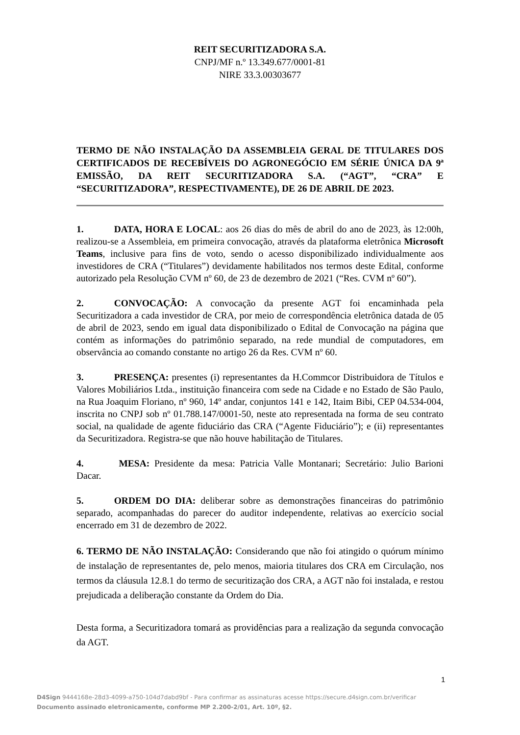REIT SECURITIZADORA S.A.
CNPJ/MF n.º 13.349.677/0001-81
NIRE 33.3.00303677
TERMO DE NÃO INSTALAÇÃO DA ASSEMBLEIA GERAL DE TITULARES DOS CERTIFICADOS DE RECEBÍVEIS DO AGRONEGÓCIO EM SÉRIE ÚNICA DA 9ª EMISSÃO, DA REIT SECURITIZADORA S.A. (“AGT”, “CRA” E “SECURITIZADORA”, RESPECTIVAMENTE), DE 26 DE ABRIL DE 2023.
1. DATA, HORA E LOCAL: aos 26 dias do mês de abril do ano de 2023, às 12:00h, realizou-se a Assembleia, em primeira convocação, através da plataforma eletrônica Microsoft Teams, inclusive para fins de voto, sendo o acesso disponibilizado individualmente aos investidores de CRA (“Titulares”) devidamente habilitados nos termos deste Edital, conforme autorizado pela Resolução CVM nº 60, de 23 de dezembro de 2021 (“Res. CVM nº 60”).
2. CONVOCAÇÃO: A convocação da presente AGT foi encaminhada pela Securitizadora a cada investidor de CRA, por meio de correspondência eletrônica datada de 05 de abril de 2023, sendo em igual data disponibilizado o Edital de Convocação na página que contém as informações do patrimônio separado, na rede mundial de computadores, em observância ao comando constante no artigo 26 da Res. CVM nº 60.
3. PRESENÇA: presentes (i) representantes da H.Commcor Distribuidora de Títulos e Valores Mobiliários Ltda., instituição financeira com sede na Cidade e no Estado de São Paulo, na Rua Joaquim Floriano, nº 960, 14º andar, conjuntos 141 e 142, Itaim Bibi, CEP 04.534-004, inscrita no CNPJ sob nº 01.788.147/0001-50, neste ato representada na forma de seu contrato social, na qualidade de agente fiduciário das CRA (“Agente Fiduciário”); e (ii) representantes da Securitizadora. Registra-se que não houve habilitação de Titulares.
4. MESA: Presidente da mesa: Patricia Valle Montanari; Secretário: Julio Barioni Dacar.
5. ORDEM DO DIA: deliberar sobre as demonstrações financeiras do patrimônio separado, acompanhadas do parecer do auditor independente, relativas ao exercício social encerrado em 31 de dezembro de 2022.
6. TERMO DE NÃO INSTALAÇÃO: Considerando que não foi atingido o quórum mínimo de instalação de representantes de, pelo menos, maioria titulares dos CRA em Circulação, nos termos da cláusula 12.8.1 do termo de securitização dos CRA, a AGT não foi instalada, e restou prejudicada a deliberação constante da Ordem do Dia.
Desta forma, a Securitizadora tomará as providências para a realização da segunda convocação da AGT.
1
D4Sign 9444168e-28d3-4099-a750-104d7dabd9bf - Para confirmar as assinaturas acesse https://secure.d4sign.com.br/verificar
Documento assinado eletronicamente, conforme MP 2.200-2/01, Art. 10º, §2.